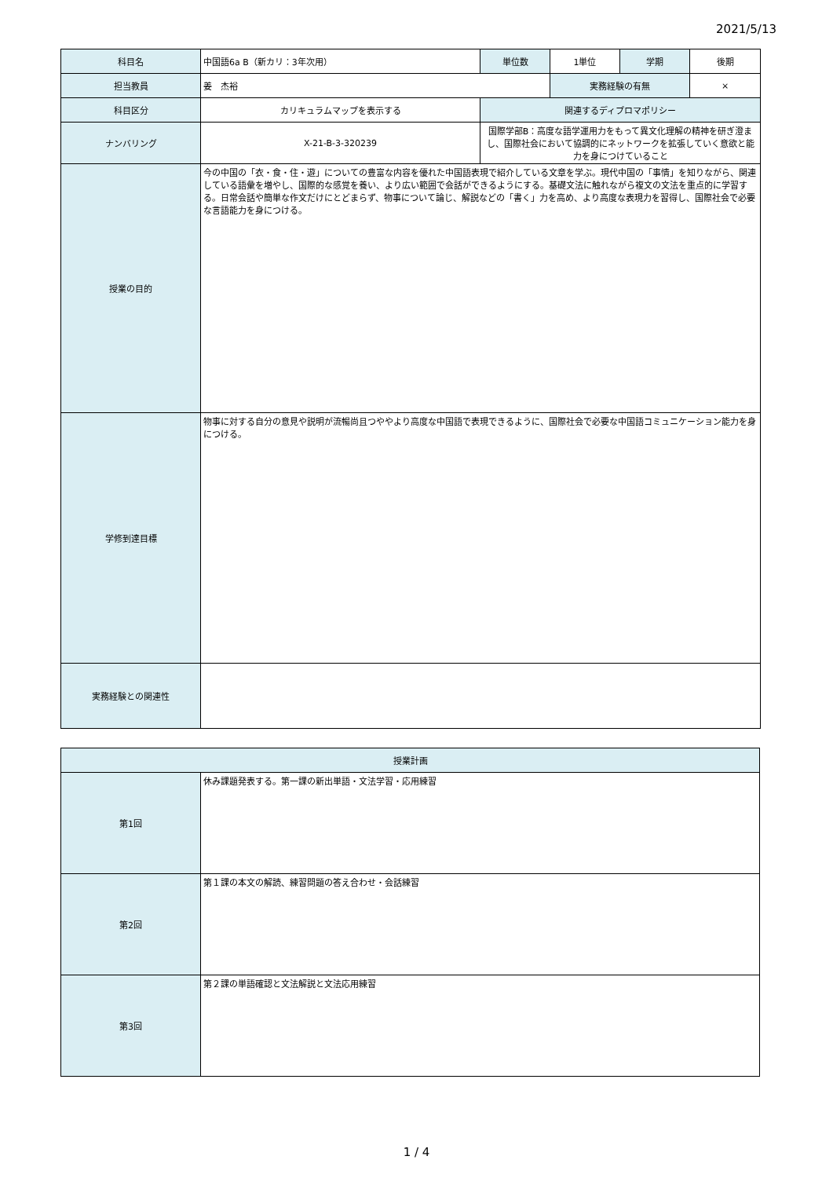2021/5/13
| 科目名 | 中国語6a B（新カリ：3年次用） | 単位数 | 1単位 | 学期 | 後期 |
| 担当教員 | 姜 杰裕 | | 実務経験の有無 | | × |
| 科目区分 | カリキュラムマップを表示する | 関連するディプロマポリシー | | | |
| ナンバリング | X-21-B-3-320239 | 国際学部B：高度な語学運用力をもって異文化理解の精神を研ぎ澄まし、国際社会において協調的にネットワークを拡張していく意欲と能力を身につけていること | | | |
| 授業の目的 | 今の中国の「衣・食・住・遊」についての豊富な内容を優れた中国語表現で紹介している文章を学ぶ。現代中国の「事情」を知りながら、関連している語彙を増やし、国際的な感覚を養い、より広い範囲で会話ができるようにする。基礎文法に触れながら複文の文法を重点的に学習する。日常会話や簡単な作文だけにとどまらず、物事について論じ、解説などの「書く」力を高め、より高度な表現力を習得し、国際社会で必要な言語能力を身につける。 | | | | |
| 学修到達目標 | 物事に対する自分の意見や説明が流暢尚且つややより高度な中国語で表現できるように、国際社会で必要な中国語コミュニケーション能力を身につける。 | | | | |
| 実務経験との関連性 | | | | | |
| 授業計画 | |
| 第1回 | 休み課題発表する。第一課の新出単語・文法学習・応用練習 |
| 第2回 | 第１課の本文の解読、練習問題の答え合わせ・会話練習 |
| 第3回 | 第２課の単語確認と文法解説と文法応用練習 |
1 / 4